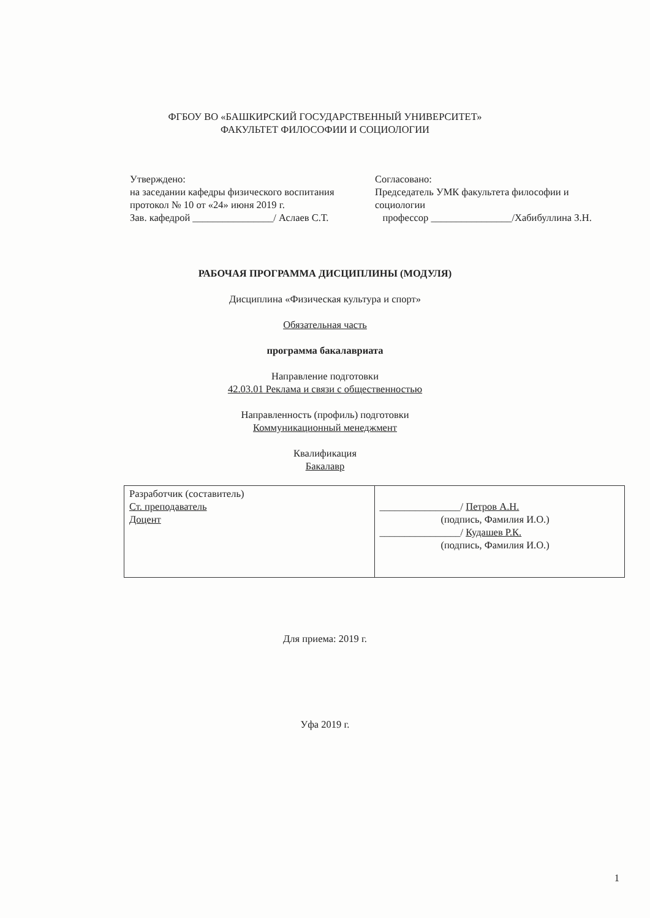ФГБОУ ВО «БАШКИРСКИЙ ГОСУДАРСТВЕННЫЙ УНИВЕРСИТЕТ»
ФАКУЛЬТЕТ ФИЛОСОФИИ И СОЦИОЛОГИИ
Утверждено:
на заседании кафедры физического воспитания
протокол № 10 от «24» июня 2019 г.
Зав. кафедрой ________________/ Аслаев С.Т.
Согласовано:
Председатель УМК факультета философии и социологии
профессор ________________/Хабибуллина З.Н.
РАБОЧАЯ ПРОГРАММА ДИСЦИПЛИНЫ (МОДУЛЯ)
Дисциплина «Физическая культура и спорт»
Обязательная часть
программа бакалавриата
Направление подготовки
42.03.01 Реклама и связи с общественностью
Направленность (профиль) подготовки
Коммуникационный менеджмент
Квалификация
Бакалавр
| Разработчик (составитель) Ст. преподаватель Доцент | ________________/ Петров А.Н. (подпись, Фамилия И.О.) ________________/ Кудашев Р.К. (подпись, Фамилия И.О.) |
Для приема: 2019 г.
Уфа 2019 г.
1